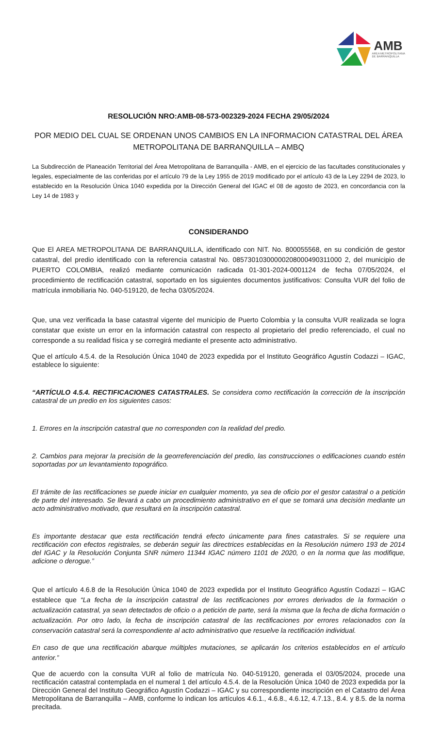AMB
AREA METROPOLITANA
DE BARRANQUILLA
RESOLUCIÓN NRO:AMB-08-573-002329-2024 FECHA 29/05/2024
POR MEDIO DEL CUAL SE ORDENAN UNOS CAMBIOS EN LA INFORMACION CATASTRAL DEL ÁREA METROPOLITANA DE BARRANQUILLA – AMBQ
La Subdirección de Planeación Territorial del Área Metropolitana de Barranquilla - AMB, en el ejercicio de las facultades constitucionales y legales, especialmente de las conferidas por el artículo 79 de la Ley 1955 de 2019 modificado por el artículo 43 de la Ley 2294 de 2023, lo establecido en la Resolución Única 1040 expedida por la Dirección General del IGAC el 08 de agosto de 2023, en concordancia con la Ley 14 de 1983 y
CONSIDERANDO
Que El AREA METROPOLITANA DE BARRANQUILLA, identificado con NIT. No. 800055568, en su condición de gestor catastral, del predio identificado con la referencia catastral No. 08573010300000208000490311000 2, del municipio de PUERTO COLOMBIA, realizó mediante comunicación radicada 01-301-2024-0001124 de fecha 07/05/2024, el procedimiento de rectificación catastral, soportado en los siguientes documentos justificativos: Consulta VUR del folio de matrícula inmobiliaria No. 040-519120, de fecha 03/05/2024.
Que, una vez verificada la base catastral vigente del municipio de Puerto Colombia y la consulta VUR realizada se logra constatar que existe un error en la información catastral con respecto al propietario del predio referenciado, el cual no corresponde a su realidad física y se corregirá mediante el presente acto administrativo.
Que el artículo 4.5.4. de la Resolución Única 1040 de 2023 expedida por el Instituto Geográfico Agustín Codazzi – IGAC, establece lo siguiente:
“ARTÍCULO 4.5.4. RECTIFICACIONES CATASTRALES. Se considera como rectificación la corrección de la inscripción catastral de un predio en los siguientes casos:
1. Errores en la inscripción catastral que no corresponden con la realidad del predio.
2. Cambios para mejorar la precisión de la georreferenciación del predio, las construcciones o edificaciones cuando estén soportadas por un levantamiento topográfico.
El trámite de las rectificaciones se puede iniciar en cualquier momento, ya sea de oficio por el gestor catastral o a petición de parte del interesado. Se llevará a cabo un procedimiento administrativo en el que se tomará una decisión mediante un acto administrativo motivado, que resultará en la inscripción catastral.
Es importante destacar que esta rectificación tendrá efecto únicamente para fines catastrales. Si se requiere una rectificación con efectos registrales, se deberán seguir las directrices establecidas en la Resolución número 193 de 2014 del IGAC y la Resolución Conjunta SNR número 11344 IGAC número 1101 de 2020, o en la norma que las modifique, adicione o derogue.”
Que el artículo 4.6.8 de la Resolución Única 1040 de 2023 expedida por el Instituto Geográfico Agustín Codazzi – IGAC establece que “La fecha de la inscripción catastral de las rectificaciones por errores derivados de la formación o actualización catastral, ya sean detectados de oficio o a petición de parte, será la misma que la fecha de dicha formación o actualización. Por otro lado, la fecha de inscripción catastral de las rectificaciones por errores relacionados con la conservación catastral será la correspondiente al acto administrativo que resuelve la rectificación individual.
En caso de que una rectificación abarque múltiples mutaciones, se aplicarán los criterios establecidos en el artículo anterior.”
Que de acuerdo con la consulta VUR al folio de matrícula No. 040-519120, generada el 03/05/2024, procede una rectificación catastral contemplada en el numeral 1 del artículo 4.5.4. de la Resolución Única 1040 de 2023 expedida por la Dirección General del Instituto Geográfico Agustín Codazzi – IGAC y su correspondiente inscripción en el Catastro del Área Metropolitana de Barranquilla – AMB, conforme lo indican los artículos 4.6.1., 4.6.8., 4.6.12, 4.7.13., 8.4. y 8.5. de la norma precitada.